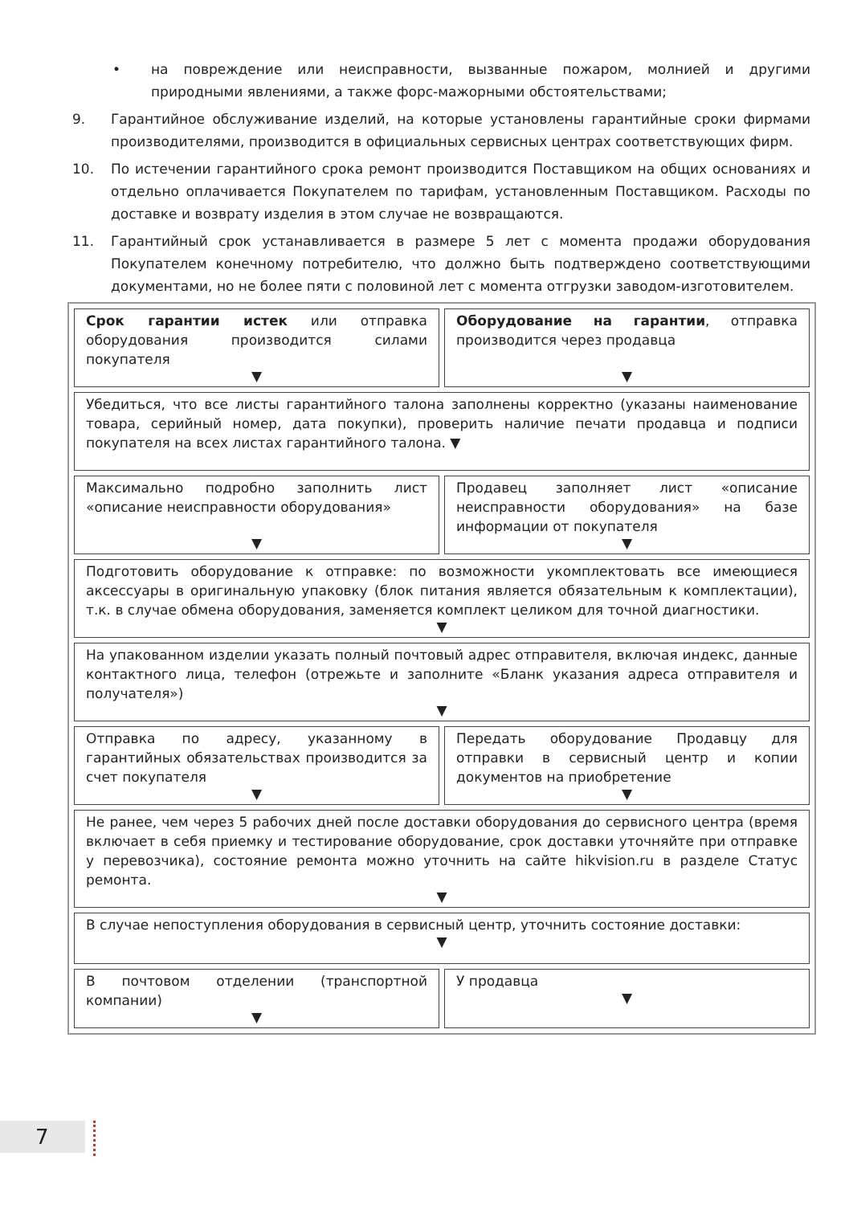• на повреждение или неисправности, вызванные пожаром, молнией и другими природными явлениями, а также форс-мажорными обстоятельствами;
9. Гарантийное обслуживание изделий, на которые установлены гарантийные сроки фирмами производителями, производится в официальных сервисных центрах соответствующих фирм.
10. По истечении гарантийного срока ремонт производится Поставщиком на общих основаниях и отдельно оплачивается Покупателем по тарифам, установленным Поставщиком. Расходы по доставке и возврату изделия в этом случае не возвращаются.
11. Гарантийный срок устанавливается в размере 5 лет с момента продажи оборудования Покупателем конечному потребителю, что должно быть подтверждено соответствующими документами, но не более пяти с половиной лет с момента отгрузки заводом-изготовителем.
| Срок гарантии истек или отправка оборудования производится силами покупателя ▼ | Оборудование на гарантии , отправка производится через продавца ▼ |
| Убедиться, что все листы гарантийного талона заполнены корректно (указаны наименование товара, серийный номер, дата покупки), проверить наличие печати продавца и подписи покупателя на всех листах гарантийного талона. ▼ | |
| Максимально подробно заполнить лист «описание неисправности оборудования» ▼ | Продавец заполняет лист «описание неисправности оборудования» на базе информации от покупателя ▼ |
| Подготовить оборудование к отправке: по возможности укомплектовать все имеющиеся аксессуары в оригинальную упаковку (блок питания является обязательным к комплектации), т.к. в случае обмена оборудования, заменяется комплект целиком для точной диагностики. ▼ | |
| На упакованном изделии указать полный почтовый адрес отправителя, включая индекс, данные контактного лица, телефон (отрежьте и заполните «Бланк указания адреса отправителя и получателя») ▼ | |
| Отправка по адресу, указанному в гарантийных обязательствах производится за счет покупателя ▼ | Передать оборудование Продавцу для отправки в сервисный центр и копии документов на приобретение ▼ |
| Не ранее, чем через 5 рабочих дней после доставки оборудования до сервисного центра (время включает в себя приемку и тестирование оборудование, срок доставки уточняйте при отправке у перевозчика), состояние ремонта можно уточнить на сайте hikvision.ru в разделе Статус ремонта. ▼ | |
| В случае непоступления оборудования в сервисный центр, уточнить состояние доставки: ▼ | |
| В почтовом отделении (транспортной компании) ▼ | У продавца ▼ |
7